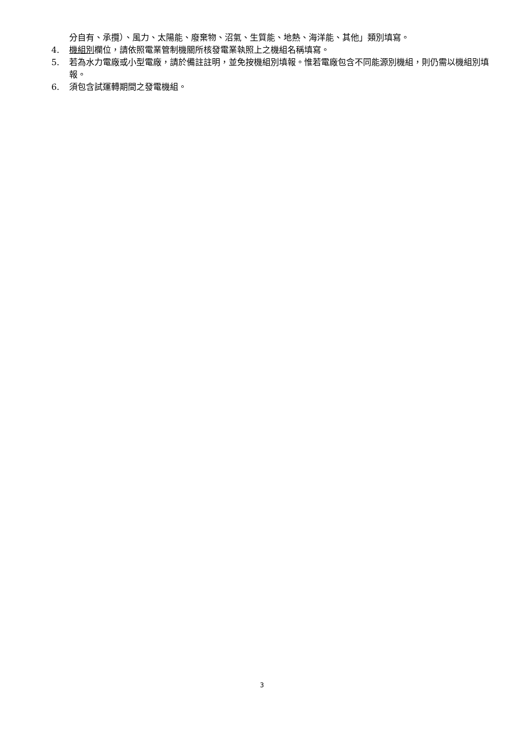分自有、承攬）、風力、太陽能、廢棄物、沼氣、生質能、地熱、海洋能、其他」類別填寫。
4. 機組別欄位，請依照電業管制機關所核發電業執照上之機組名稱填寫。
5. 若為水力電廠或小型電廠，請於備註註明，並免按機組別填報。惟若電廠包含不同能源別機組，則仍需以機組別填報。
6. 須包含試運轉期間之發電機組。
3